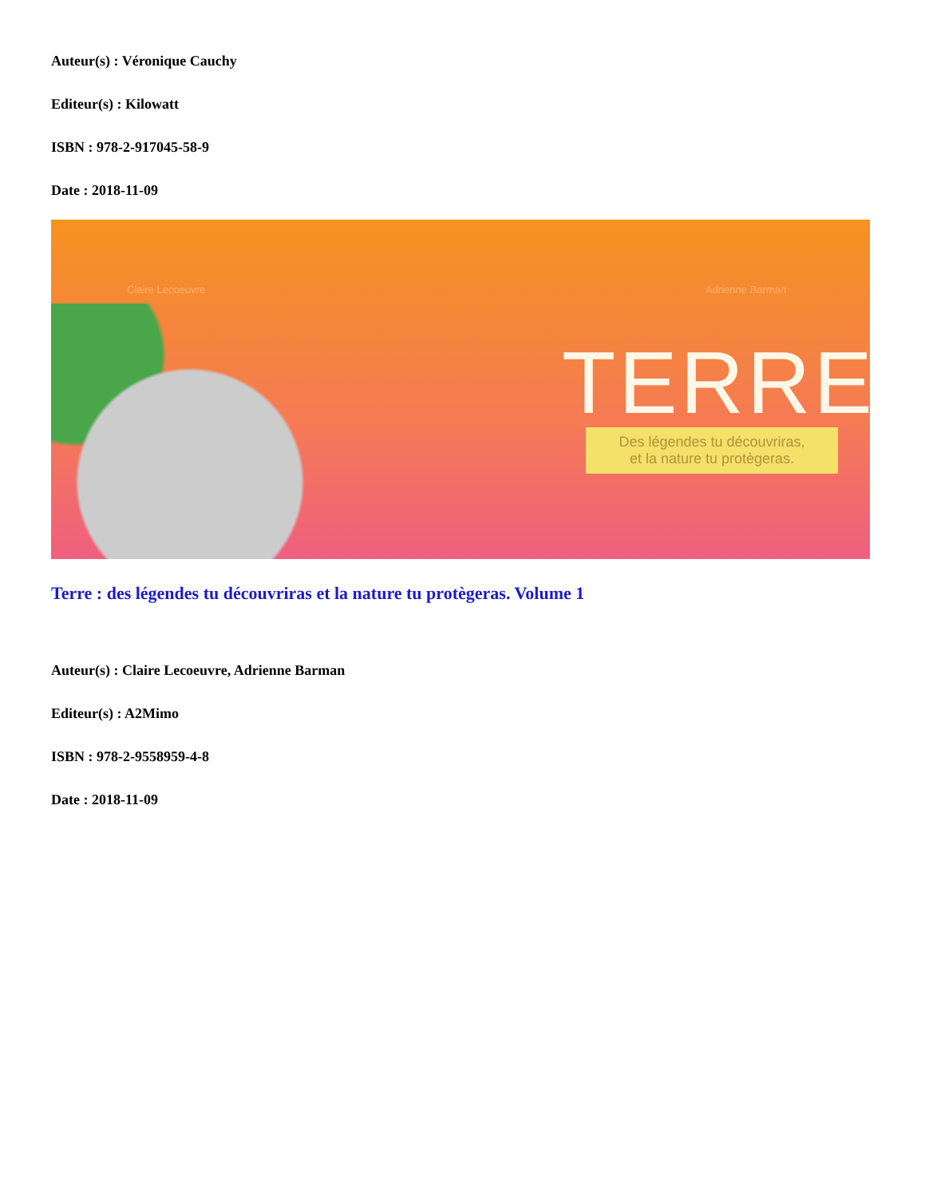Auteur(s) : Véronique Cauchy
Editeur(s) : Kilowatt
ISBN : 978-2-917045-58-9
Date : 2018-11-09
Claire Lecoeuvre Adrienne Barman
TERRE
Des légendes tu découvriras,
et la nature tu protègeras.
Terre : des légendes tu découvriras et la nature tu protègeras. Volume 1
Auteur(s) : Claire Lecoeuvre, Adrienne Barman
Editeur(s) : A2Mimo
ISBN : 978-2-9558959-4-8
Date : 2018-11-09